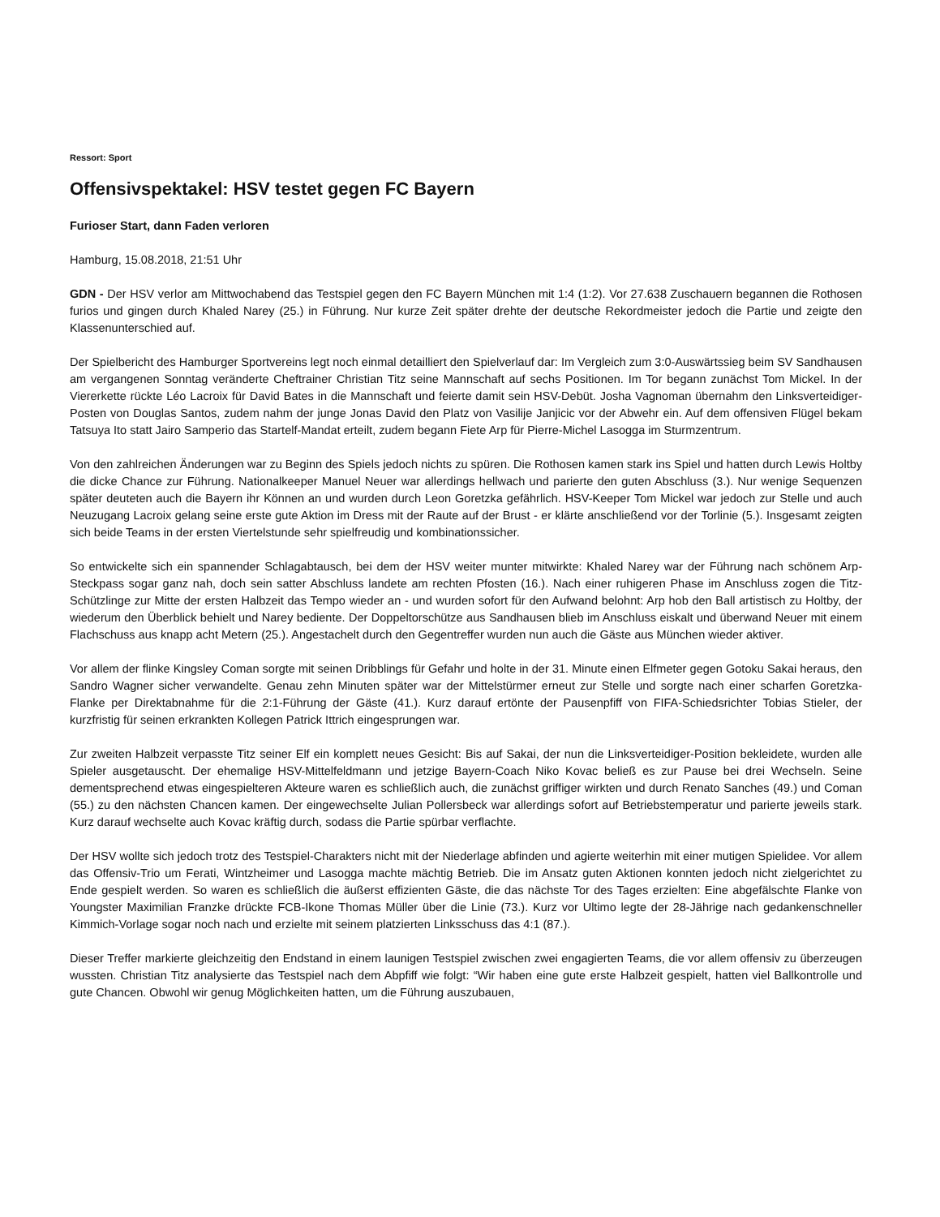Ressort: Sport
Offensivspektakel: HSV testet gegen FC Bayern
Furioser Start, dann Faden verloren
Hamburg, 15.08.2018, 21:51 Uhr
GDN - Der HSV verlor am Mittwochabend das Testspiel gegen den FC Bayern München mit 1:4 (1:2). Vor 27.638 Zuschauern begannen die Rothosen furios und gingen durch Khaled Narey (25.) in Führung. Nur kurze Zeit später drehte der deutsche Rekordmeister jedoch die Partie und zeigte den Klassenunterschied auf.
Der Spielbericht des Hamburger Sportvereins legt noch einmal detailliert den Spielverlauf dar: Im Vergleich zum 3:0-Auswärtssieg beim SV Sandhausen am vergangenen Sonntag veränderte Cheftrainer Christian Titz seine Mannschaft auf sechs Positionen. Im Tor begann zunächst Tom Mickel. In der Viererkette rückte Léo Lacroix für David Bates in die Mannschaft und feierte damit sein HSV-Debüt. Josha Vagnoman übernahm den Linksverteidiger-Posten von Douglas Santos, zudem nahm der junge Jonas David den Platz von Vasilije Janjicic vor der Abwehr ein. Auf dem offensiven Flügel bekam Tatsuya Ito statt Jairo Samperio das Startelf-Mandat erteilt, zudem begann Fiete Arp für Pierre-Michel Lasogga im Sturmzentrum.
Von den zahlreichen Änderungen war zu Beginn des Spiels jedoch nichts zu spüren. Die Rothosen kamen stark ins Spiel und hatten durch Lewis Holtby die dicke Chance zur Führung. Nationalkeeper Manuel Neuer war allerdings hellwach und parierte den guten Abschluss (3.). Nur wenige Sequenzen später deuteten auch die Bayern ihr Können an und wurden durch Leon Goretzka gefährlich. HSV-Keeper Tom Mickel war jedoch zur Stelle und auch Neuzugang Lacroix gelang seine erste gute Aktion im Dress mit der Raute auf der Brust - er klärte anschließend vor der Torlinie (5.). Insgesamt zeigten sich beide Teams in der ersten Viertelstunde sehr spielfreudig und kombinationssicher.
So entwickelte sich ein spannender Schlagabtausch, bei dem der HSV weiter munter mitwirkte: Khaled Narey war der Führung nach schönem Arp-Steckpass sogar ganz nah, doch sein satter Abschluss landete am rechten Pfosten (16.). Nach einer ruhigeren Phase im Anschluss zogen die Titz-Schützlinge zur Mitte der ersten Halbzeit das Tempo wieder an - und wurden sofort für den Aufwand belohnt: Arp hob den Ball artistisch zu Holtby, der wiederum den Überblick behielt und Narey bediente. Der Doppeltorschütze aus Sandhausen blieb im Anschluss eiskalt und überwand Neuer mit einem Flachschuss aus knapp acht Metern (25.). Angestachelt durch den Gegentreffer wurden nun auch die Gäste aus München wieder aktiver.
Vor allem der flinke Kingsley Coman sorgte mit seinen Dribblings für Gefahr und holte in der 31. Minute einen Elfmeter gegen Gotoku Sakai heraus, den Sandro Wagner sicher verwandelte. Genau zehn Minuten später war der Mittelstürmer erneut zur Stelle und sorgte nach einer scharfen Goretzka-Flanke per Direktabnahme für die 2:1-Führung der Gäste (41.). Kurz darauf ertönte der Pausenpfiff von FIFA-Schiedsrichter Tobias Stieler, der kurzfristig für seinen erkrankten Kollegen Patrick Ittrich eingesprungen war.
Zur zweiten Halbzeit verpasste Titz seiner Elf ein komplett neues Gesicht: Bis auf Sakai, der nun die Linksverteidiger-Position bekleidete, wurden alle Spieler ausgetauscht. Der ehemalige HSV-Mittelfeldmann und jetzige Bayern-Coach Niko Kovac beließ es zur Pause bei drei Wechseln. Seine dementsprechend etwas eingespielteren Akteure waren es schließlich auch, die zunächst griffiger wirkten und durch Renato Sanches (49.) und Coman (55.) zu den nächsten Chancen kamen. Der eingewechselte Julian Pollersbeck war allerdings sofort auf Betriebstemperatur und parierte jeweils stark. Kurz darauf wechselte auch Kovac kräftig durch, sodass die Partie spürbar verflachte.
Der HSV wollte sich jedoch trotz des Testspiel-Charakters nicht mit der Niederlage abfinden und agierte weiterhin mit einer mutigen Spielidee. Vor allem das Offensiv-Trio um Ferati, Wintzheimer und Lasogga machte mächtig Betrieb. Die im Ansatz guten Aktionen konnten jedoch nicht zielgerichtet zu Ende gespielt werden. So waren es schließlich die äußerst effizienten Gäste, die das nächste Tor des Tages erzielten: Eine abgefälschte Flanke von Youngster Maximilian Franzke drückte FCB-Ikone Thomas Müller über die Linie (73.). Kurz vor Ultimo legte der 28-Jährige nach gedankenschneller Kimmich-Vorlage sogar noch nach und erzielte mit seinem platzierten Linksschuss das 4:1 (87.).
Dieser Treffer markierte gleichzeitig den Endstand in einem launigen Testspiel zwischen zwei engagierten Teams, die vor allem offensiv zu überzeugen wussten. Christian Titz analysierte das Testspiel nach dem Abpfiff wie folgt: “Wir haben eine gute erste Halbzeit gespielt, hatten viel Ballkontrolle und gute Chancen. Obwohl wir genug Möglichkeiten hatten, um die Führung auszubauen,